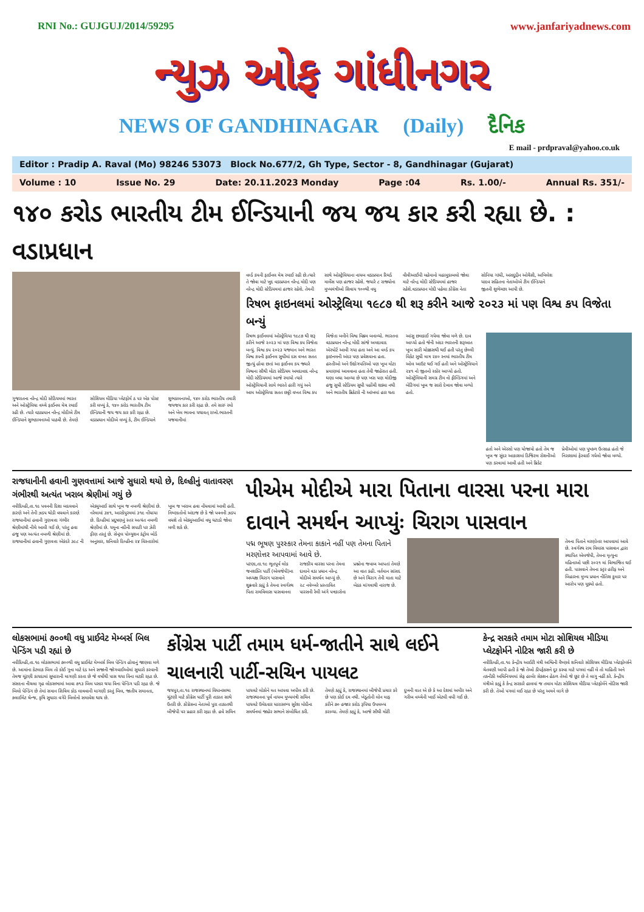RNI No.: GUJGUJ/2014/59295 www.janfariyadnews.com
ન્યુઝ ઓફ ગાંધીનગર
NEWS OF GANDHINAGAR (Daily) દૈનિક
E mail - prdpraval@yahoo.co.uk
Editor : Pradip A. Raval (Mo) 98246 53073 Block No.677/2, Gh Type, Sector - 8, Gandhinagar (Gujarat)
Volume : 10 Issue No. 29 Date: 20.11.2023 Monday Page :04 Rs. 1.00/- Annual Rs. 351/-
૧૪૦ કરોડ ભારતીય ટીમ ઈન્ડિયાની જય જય કાર કરી રહ્યા છે. : વડાપ્રધાન
ગુજરાતના નરેન્દ્ર મોદી સ્ટેડિયમમાં ભારત અને ઓસ્ટ્રેલિયા વચ્ચે ફાઈનલ મેચ રમાઈ રહી છે. ત્યારે વડાપ્રધાન નરેન્દ્ર મોદીએ ટીમ ઈન્ડિયાને શુભકામનાઓ પાઠવી છે. તેમણે સોશિયલ મીડિયા પ્લેટફોર્મ ઠ પર એક પોસ્ટ કરી લખ્યું કે, ૧૪૦ કરોડ ભારતીય ટીમ ઈન્ડિયાની જય જય કાર કરી રહ્યા છે. વડાપ્રધાન મોદીએ લખ્યું કે, ટીમ ઈન્ડિયાને શુભકામનાઓ, ૧૪૦ કરોડ ભારતીય તમારી જયજય કાર કરી રહ્યા છે. તમે સારું રમો અને ખેલ ભાવના યથાવત્ રાખો.ભારતની યજમાનીમાં
વર્લ્ડ કપની ફાઈનલ મેચ રમાઈ રહી છે.ત્યારે તે જોવા માટે ખુદ વડાપ્રધાન નરેન્દ્ર મોદી પણ નરેન્દ્ર મોદી સ્ટેડિયમમાં હાજર રહેશે. તેમની સાથે ઓસ્ટ્રેલિયાના નાયબ વડાપ્રધાન રિચર્ડ માર્લેસ પણ હાજર રહેશે. જયારે ૮ રાજ્યોના મુખ્યમંત્રીઓ સિવાય ૧૦૦થી વધુ વીવીઆઈપી મહેમાનો મહામુકાબલો જોવા માટે નરેન્દ્ર મોદી સ્ટેડિયમમાં હાજર રહેશે.વડાપ્રધાન મોદી પહેલા કોંગ્રેસ નેતા સોનિયા ગાંધી, અસદુદ્દીન ઓવૈસી, અખિલેશ યાદવ સહિતના નેતાઓએ ટીમ ઈન્ડિયાને જીતની શુભેચ્છા આપી છે.
રિષભ ફાઇનલમાં ઓસ્ટ્રેલિયા ૧૯૮૭ થી શરૂ કરીને આજે ૨૦૨૩ માં પણ વિશ્વ કપ વિજેતા બન્યું
રિષભ ફાઈનલમાં ઓસ્ટ્રેલિયા ૧૯૮૭ થી શરૂ કરીને આજે ૨૦૨૩ માં પણ વિશ્વ કપ વિજેતા બન્યું. વિશ્વ કપ ૨૦૨૩ યજમાન અને ભારત વિશ્વ કપની ફાઈનલ સુધીમાં દસ વખત સતત જીત્યું હોવા છતાં આ ફાઈનલ કપ જ્યારે વિશ્વના સૌથી મોટા સ્ટેડિયમ અમદાવાદ નરેન્દ્ર મોદી સ્ટેડિયમમાં આજે રમાયો ત્યારે ઓસ્ટ્રેલિયાની સામે ભારતે હારી ગયું અને આમ ઓસ્ટ્રેલિયા સતત છઠ્ઠી વખત વિશ્વ કપ વિજેતા બનીને વિશ્વ વિક્રમ બનાવ્યો. ભારતના વડાપ્રધાન નરેન્દ્ર મોદી સાંજે અમદાવાદ એરપોર્ટ આવી ગયા હતા અને આ વર્લ્ડ કપ ફાઇનલની અંદર પણ પ્રવેશવાના હતા. હસ્તીઓ અને ઉદ્યોગપતિઓ પણ ખૂબ મોટા પ્રમાણમાં આવવાના હતા તેવી જાહેરાત હતી. ઘણા બધા આવ્યા છે પણ ખરા પણ મોદીજી હજુ સુધી સ્ટેડિયમ સુધી પહોંચી શક્યા નથી અને ભારતીય ક્રિકેટરો ની આંખમાં હાર થતા આંસુ છલકાઈ ગયેલા જોવા મળે છે. દાવ આપ્યો હતો જેની અંદર ભારતની શરૂઆત ખૂબ સારી ચોક્કસથી થઈ હતી પરંતુ છેલ્લી વિકેટ સુધી માત્ર ૨૪૦ રનમાં ભારતીય ટીમ ઓલ આઉટ થઈ ગઈ હતી અને ઓસ્ટ્રેલિયાને ૨૪૧ નો જીતનો સ્કોર આપ્યો હતો. ઓસ્ટ્રેલિયાની સમગ્ર ટીમ નો ફીલ્ડિંગમાં અને બેટિંગમાં ખૂબ જ સારો દેખાવ જોવા મળ્યો હતો.
હતો અને એરસો પણ યોજાયો હતો તેમ જ ખૂબ જ સુંદર આકાશમાં ડિજિટલ રોશનીઓ પણ કરવામાં આવી હતી અને ક્રિકેટ પ્રેમીઓમાં પણ પુષ્કળ ઉત્સાહ હતો જે નિરાશામાં ફેરવાઈ ગયેલો જોવા મળ્યો.
રાજધાનીની હવાની ગુણવત્તામાં આજે સુધારો થયો છે, દિલ્હીનું વાતાવરણ ગંભીરથી અત્યંત ખરાબ શ્રેણીમાં ગયું છે
નવીદિલ્હી,તા.૧૯ પવનની દિશા બદલવાને કારણે અને તેની ઝડપ થોડી વધવાને કારણે રાજધાનીમાં હવાની ગુણવત્તા ગંભીર શ્રેણીમાંથી નીચે આવી ગઈ છે, પરંતુ હવા હજુ પણ અત્યંત નબળી શ્રેણીમાં છે. રાજધાનીમાં હવાની ગુણવત્તા એકંદરે ૩૯૮ ની એક્યુઆઈ સાથે ખૂબ જ નબળી શ્રેણીમાં છે. નરેલામાં ૩૪૧, આરકેપુરમમાં ૩૧૯ નોંધાયા છે. દિલ્હીમાં પ્રદૂષણનું સ્તર અત્યંત નબળી શ્રેણીમાં છે. યમુના નદીની સપાટી પર ઝેરી ફીણ તરતું છે. સેન્ટ્રલ પોલ્યુશન કંટ્રોલ બોર્ડ અનુસાર, શનિવારે દિલ્હીના ૨૪ વિસ્તારોમાં ખૂબ જ ખરાબ હવા નોંધવામાં આવી હતી. નિષ્ણાતોનો અંદાજ છે કે જો પવનની ઝડપ વધશે તો એક્યુઆઈમાં વધુ ઘટાડો જોવા મળી શકે છે.
પીએમ મોદીએ મારા પિતાના વારસા પરના મારા દાવાને સમર્થન આપ્યુંઃ ચિરાગ પાસવાન
પદ્મ ભૂષણ પુરસ્કાર તેમના કાકાને નહીં પણ તેમના પિતાને મરણોત્તર આપવામાં આવે છે.
પટણા,તા.૧૯ ભૂતપૂર્વ લોક જનશક્તિ પાર્ટી (એલજેપી)ના અધ્યક્ષ ચિરાગ પાસવાને શુક્રવારે કહ્યું કે તેમના સ્વર્ગસ્થ પિતા રામવિલાસ પાસવાનના રાજકીય વારસા પરના તેમના દાવાને વડા પ્રધાન નરેન્દ્ર મોદીએ સમર્થન આપ્યું છે. ૨૮ નવેમ્બરે પ્રસ્તાવિત પારસની રેલી અંગે પત્રકારોના પ્રશ્નોના જવાબ આપતાં તેમણે આ વાત કહી. વર્તમાન સાંસદ છે અને ચિરાગ તેની માતા માટે બેઠક માંગવાથી નારાજ છે.
તેમના પિતાને મરણોત્તર આપવામાં આવે છે. સ્વર્ગસ્થ રામ વિલાસ પાસવાન દ્વારા સ્થાપિત એલજેપી, તેમના મૃત્યુના મહિનાઓ પછી ૨૦૨૧ માં વિભાજિત થઈ હતી. પાસવાને તેમના કટ્ટર હરીફ અને બિહારના મુખ્ય પ્રધાન નીતિશ કુમાર પર આરોપ પણ મૂક્યો હતો.
લોકસભામાં ૭૦૦થી વધુ પ્રાઈવેટ મેમ્બર્સ બિલ પેન્ડિંગ પડી રહ્યાં છે
નવીદિલ્હી,તા.૧૯ લોકસભામાં ૭૦૦થી વધુ પ્રાઈવેટ મેમ્બર્સ બિલ પેન્ડિંગ હોવાનું જાણવા મળે છે. આમાંના કેટલાક બિલ તો કોઈ ગુના માટે દંડ અને સજાની જોગવાઈઓમાં સુધારો કરવાની તેમજ ચૂંટણી કાયદામાં સુધારાની માગણી કરતા છે જે વર્ષોથી પાસ થયા વિના લટકી રહ્યા છે. સંસદના નીચલા ગૃહ લોકસભામાં આવા ૭૧૩ બિલ પસાર થયા વિના પેન્ડિંગ પડી રહ્યા છે. જે બિલો પેન્ડિંગ છે તેમાં સમાન સિવિલ કોડ લાવવાની માગણી કરતું બિલ, જાતીય સમાનતા, ક્લાઈમેટ ચેન્જ, કૃષિ સુધારા વગેરે બિલોનો સમાવેશ થાય છે.
કોંગ્રેસ પાર્ટી તમામ ધર્મ-જાતીને સાથે લઈને ચાલનારી પાર્ટી-સચિન પાયલટ
જયપુર,તા.૧૯ રાજસ્થાનમાં વિધાનસભા ચૂંટણી માટે કોંગ્રેસ પાર્ટી પુરી તાકાત સાથે ઉતરી છે. કોંગ્રેસના નેતાઓ પુરા તાકાતથી બીજેપી પર પ્રહાર કરી રહ્યા છે. હવે સચિન પાયલટે લોકોને મત આપવા અપીલ કરી છે. રાજસ્થાનના પૂર્વ નાયબ મુખ્યમંત્રી સચિન પાયલટે ઉમેદવાર ધારાસભ્ય સુરેશ મોદીના સમર્થનમાં જાહેર સભાને સંબોધિત કરી. તેમણે કહ્યું કે, રાજસ્થાનમાં બીજેપી પ્રચાર કરે છે પણ કોઈ દમ નથી. ખેડૂતોની લોન માફ કરીને ૭૦ હજાર કરોડ રૂપિયા ઉપલબ્ધ કરાવ્યા. તેમણે કહ્યું કે, આજે સૌથી મોટી દુખની વાત એ છે કે આ દેશમાં અમીર અને ગરીબ વચ્ચેની ખાઈ એટલી વધી ગઈ છે.
કેન્દ્ર સરકારે તમામ મોટા સોશિયલ મીડિયા પ્લેટફોર્મને નોટિસ જારી કરી છે
નવીદિલ્હી,તા.૧૯ કેન્દ્રીય આઈટી મંત્રી અશ્વિની વૈષ્ણવે શનિવારે સોશિયલ મીડિયા પ્લેટફોર્મ્સને ચેતવણી આપી હતી કે જો તેઓ ડીપફેક્સને દૂર કરવા માટે પગલાં નહીં લે તો માહિતી અને તકનીકી અધિનિયમમાં સેફ હાર્બર સેક્શન હેઠળ તેઓ જે છૂટ છે તે લાગુ નહીં કરે. કેન્દ્રીય મંત્રીએ કહ્યું કે કેન્દ્ર સરકારે હાલમાં જ તમામ મોટા સોશિયલ મીડિયા પ્લેટફોર્મને નોટિસ જારી કરી છે. તેઓ પગલાં લઈ રહ્યા છે પરંતુ અમને લાગે છે